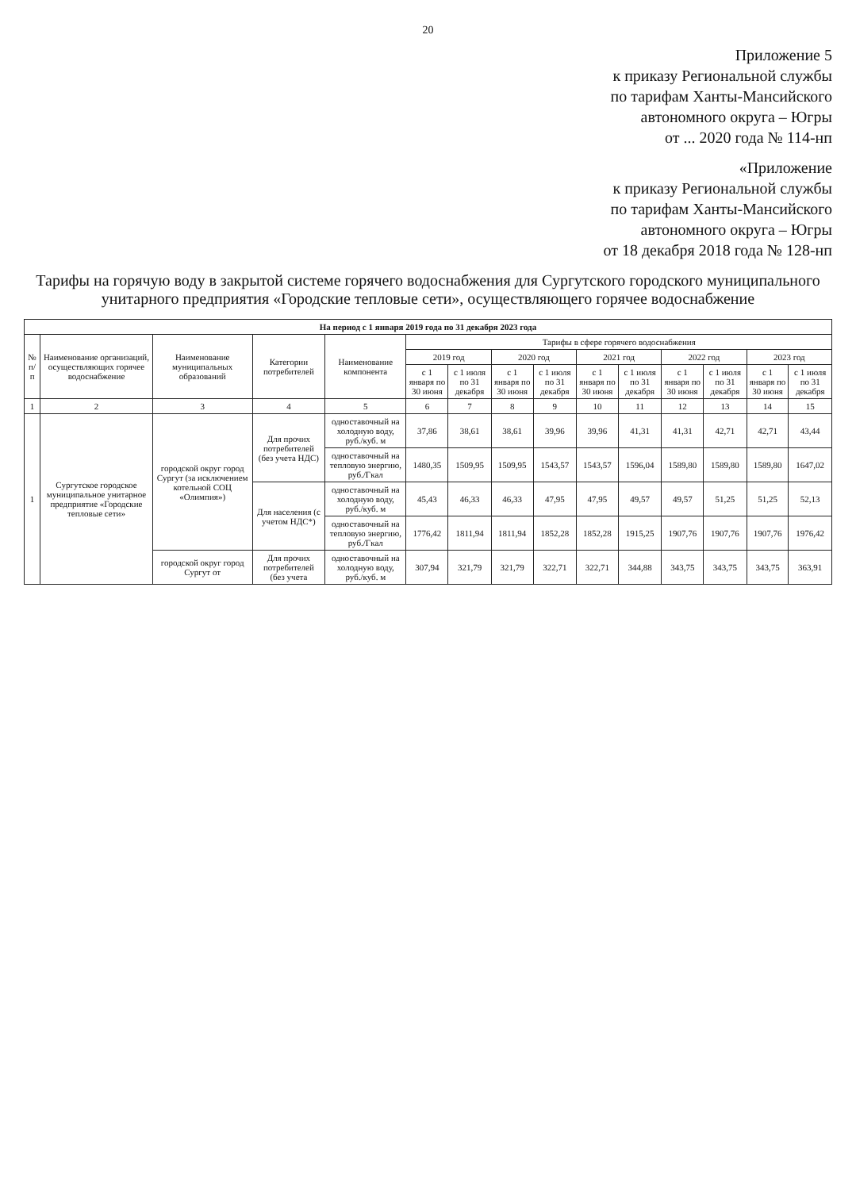20
Приложение 5
к приказу Региональной службы
по тарифам Ханты-Мансийского
автономного округа – Югры
от ... 2020 года № 114-нп
«Приложение
к приказу Региональной службы
по тарифам Ханты-Мансийского
автономного округа – Югры
от 18 декабря 2018 года № 128-нп
Тарифы на горячую воду в закрытой системе горячего водоснабжения для Сургутского городского муниципального унитарного предприятия «Городские тепловые сети», осуществляющего горячее водоснабжение
| На период с 1 января 2019 года по 31 декабря 2023 года | | | | | | | | | | | | | | |
| --- | --- | --- | --- | --- | --- | --- | --- | --- | --- | --- | --- | --- | --- | --- |
| № п/п | Наименование организаций, осуществляющих горячее водоснабжение | Наименование муниципальных образований | Категории потребителей | Наименование компонента | Тарифы в сфере горячего водоснабжения | | | | | | | | | |
| | | | | | 2019 год | | 2020 год | | 2021 год | | 2022 год | | 2023 год | |
| | | | | | с 1 января по 30 июня | с 1 июля по 31 декабря | с 1 января по 30 июня | с 1 июля по 31 декабря | с 1 января по 30 июня | с 1 июля по 31 декабря | с 1 января по 30 июня | с 1 июля по 31 декабря | с 1 января по 30 июня | с 1 июля по 31 декабря |
| 1 | 2 | 3 | 4 | 5 | 6 | 7 | 8 | 9 | 10 | 11 | 12 | 13 | 14 | 15 |
| 1 | Сургутское городское муниципальное унитарное предприятие «Городские тепловые сети» | городской округ город Сургут (за исключением котельной СОЦ «Олимпия») | Для прочих потребителей (без учета НДС) | одноставочный на холодную воду, руб./куб. м | 37,86 | 38,61 | 38,61 | 39,96 | 39,96 | 41,31 | 41,31 | 42,71 | 42,71 | 43,44 |
| | | | | одноставочный на тепловую энергию, руб./Гкал | 1480,35 | 1509,95 | 1509,95 | 1543,57 | 1543,57 | 1596,04 | 1589,80 | 1589,80 | 1589,80 | 1647,02 |
| | | | Для населения (с учетом НДС*) | одноставочный на холодную воду, руб./куб. м | 45,43 | 46,33 | 46,33 | 47,95 | 47,95 | 49,57 | 49,57 | 51,25 | 51,25 | 52,13 |
| | | | | одноставочный на тепловую энергию, руб./Гкал | 1776,42 | 1811,94 | 1811,94 | 1852,28 | 1852,28 | 1915,25 | 1907,76 | 1907,76 | 1907,76 | 1976,42 |
| | | городской округ город Сургут от | Для прочих потребителей (без учета | одноставочный на холодную воду, руб./куб. м | 307,94 | 321,79 | 321,79 | 322,71 | 322,71 | 344,88 | 343,75 | 343,75 | 343,75 | 363,91 |